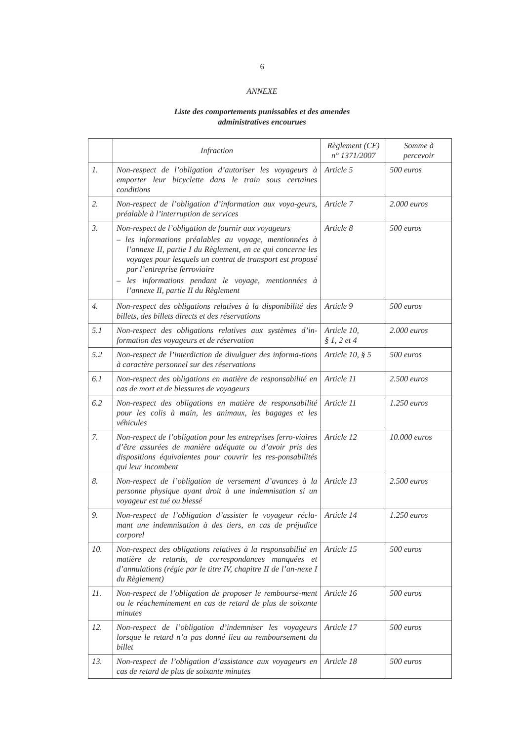6
ANNEXE
Liste des comportements punissables et des amendes
administratives encourues
| | Infraction | Règlement (CE) n° 1371/2007 | Somme à percevoir |
| --- | --- | --- | --- |
| 1. | Non-respect de l’obligation d’autoriser les voyageurs à emporter leur bicyclette dans le train sous certaines conditions | Article 5 | 500 euros |
| 2. | Non-respect de l’obligation d’information aux voya-geurs, préalable à l’interruption de services | Article 7 | 2.000 euros |
| 3. | Non-respect de l’obligation de fournir aux voyageurs – les informations préalables au voyage, mentionnées à l’annexe II, partie I du Règlement, en ce qui concerne les voyages pour lesquels un contrat de transport est proposé par l’entreprise ferroviaire – les informations pendant le voyage, mentionnées à l’annexe II, partie II du Règlement | Article 8 | 500 euros |
| 4. | Non-respect des obligations relatives à la disponibilité des billets, des billets directs et des réservations | Article 9 | 500 euros |
| 5.1 | Non-respect des obligations relatives aux systèmes d’in-formation des voyageurs et de réservation | Article 10, § 1, 2 et 4 | 2.000 euros |
| 5.2 | Non-respect de l’interdiction de divulguer des informa-tions à caractère personnel sur des réservations | Article 10, § 5 | 500 euros |
| 6.1 | Non-respect des obligations en matière de responsabilité en cas de mort et de blessures de voyageurs | Article 11 | 2.500 euros |
| 6.2 | Non-respect des obligations en matière de responsabilité pour les colis à main, les animaux, les bagages et les véhicules | Article 11 | 1.250 euros |
| 7. | Non-respect de l’obligation pour les entreprises ferro-viaires d’être assurées de manière adéquate ou d’avoir pris des dispositions équivalentes pour couvrir les res-ponsabilités qui leur incombent | Article 12 | 10.000 euros |
| 8. | Non-respect de l’obligation de versement d’avances à la personne physique ayant droit à une indemnisation si un voyageur est tué ou blessé | Article 13 | 2.500 euros |
| 9. | Non-respect de l’obligation d’assister le voyageur récla-mant une indemnisation à des tiers, en cas de préjudice corporel | Article 14 | 1.250 euros |
| 10. | Non-respect des obligations relatives à la responsabilité en matière de retards, de correspondances manquées et d’annulations (régie par le titre IV, chapitre II de l’an-nexe I du Règlement) | Article 15 | 500 euros |
| 11. | Non-respect de l’obligation de proposer le rembourse-ment ou le réacheminement en cas de retard de plus de soixante minutes | Article 16 | 500 euros |
| 12. | Non-respect de l’obligation d’indemniser les voyageurs lorsque le retard n’a pas donné lieu au remboursement du billet | Article 17 | 500 euros |
| 13. | Non-respect de l’obligation d’assistance aux voyageurs en cas de retard de plus de soixante minutes | Article 18 | 500 euros |